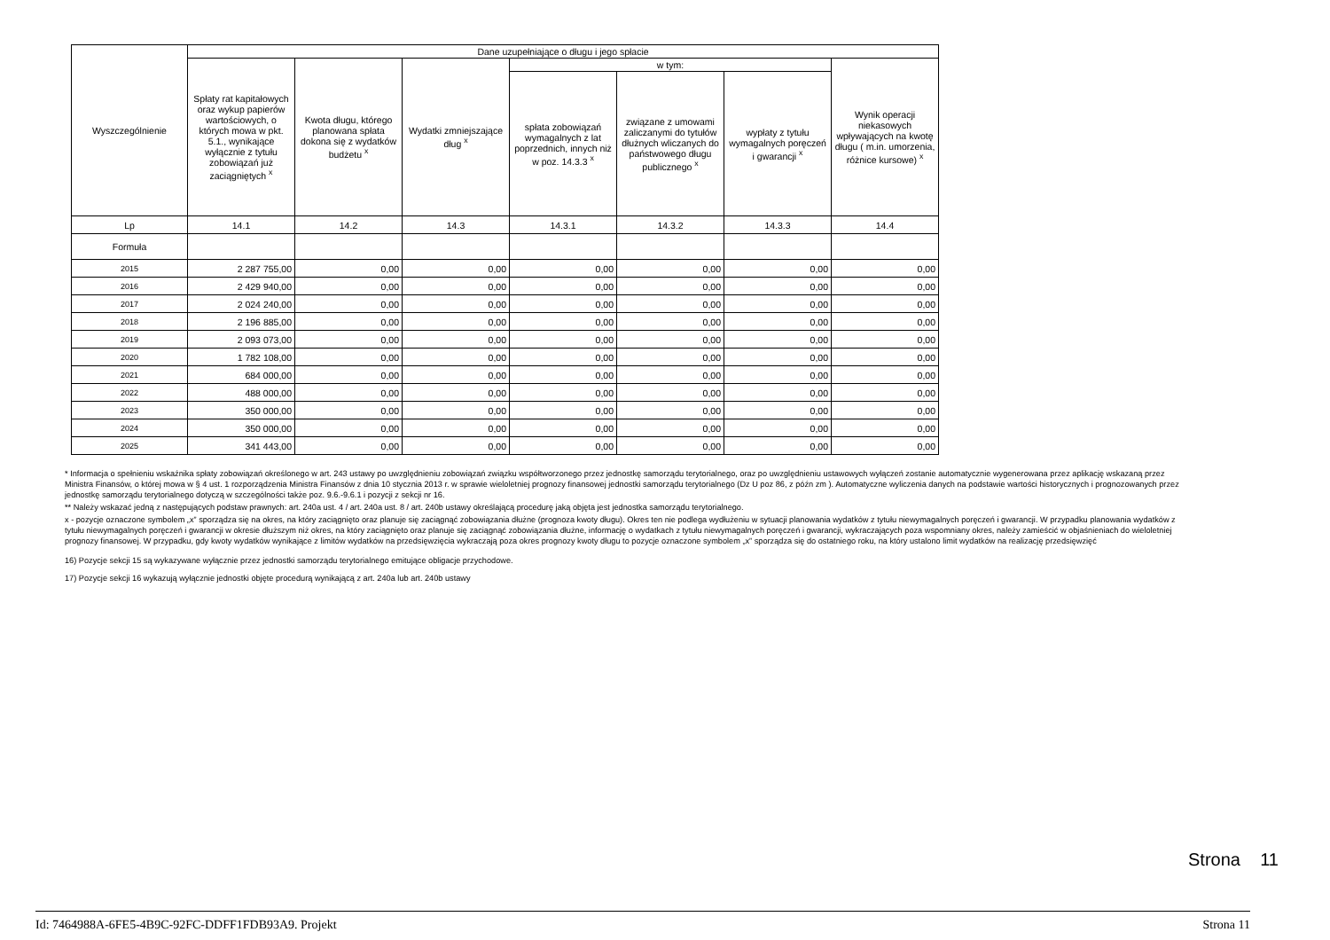| Wyszczególnienie | Dane uzupełniające o długu i jego spłacie | | | | | | |
| --- | --- | --- | --- | --- | --- | --- | --- |
| | Spłaty rat kapitałowych oraz wykup papierów wartościowych, o których mowa w pkt. 5.1., wynikające wyłącznie z tytułu zobowiązań już zaciągniętych <sup>x</sup> | Kwota długu, którego planowana spłata dokona się z wydatków budżetu <sup>x</sup> | Wydatki zmniejszające dług <sup>x</sup> | w tym: | | | Wynik operacji niekasowych wpływających na kwotę długu ( m.in. umorzenia, różnice kursowe) <sup>x</sup> |
| | | | | spłata zobowiązań wymagalnych z lat poprzednich, innych niż w poz. 14.3.3 <sup>x</sup> | związane z umowami zaliczanymi do tytułów dłużnych wliczanych do państwowego długu publicznego <sup>x</sup> | wypłaty z tytułu wymagalnych poręczeń i gwarancji <sup>x</sup> | |
| Lp | 14.1 | 14.2 | 14.3 | 14.3.1 | 14.3.2 | 14.3.3 | 14.4 |
| Formuła | | | | | | | |
| 2015 | 2 287 755,00 | 0,00 | 0,00 | 0,00 | 0,00 | 0,00 | 0,00 |
| 2016 | 2 429 940,00 | 0,00 | 0,00 | 0,00 | 0,00 | 0,00 | 0,00 |
| 2017 | 2 024 240,00 | 0,00 | 0,00 | 0,00 | 0,00 | 0,00 | 0,00 |
| 2018 | 2 196 885,00 | 0,00 | 0,00 | 0,00 | 0,00 | 0,00 | 0,00 |
| 2019 | 2 093 073,00 | 0,00 | 0,00 | 0,00 | 0,00 | 0,00 | 0,00 |
| 2020 | 1 782 108,00 | 0,00 | 0,00 | 0,00 | 0,00 | 0,00 | 0,00 |
| 2021 | 684 000,00 | 0,00 | 0,00 | 0,00 | 0,00 | 0,00 | 0,00 |
| 2022 | 488 000,00 | 0,00 | 0,00 | 0,00 | 0,00 | 0,00 | 0,00 |
| 2023 | 350 000,00 | 0,00 | 0,00 | 0,00 | 0,00 | 0,00 | 0,00 |
| 2024 | 350 000,00 | 0,00 | 0,00 | 0,00 | 0,00 | 0,00 | 0,00 |
| 2025 | 341 443,00 | 0,00 | 0,00 | 0,00 | 0,00 | 0,00 | 0,00 |
* Informacja o spełnieniu wskaźnika spłaty zobowiązań określonego w art. 243 ustawy po uwzględnieniu zobowiązań związku współtworzonego przez jednostkę samorządu terytorialnego, oraz po uwzględnieniu ustawowych wyłączeń zostanie automatycznie wygenerowana przez aplikację wskazaną przez Ministra Finansów, o której mowa w § 4 ust. 1 rozporządzenia Ministra Finansów z dnia 10 stycznia 2013 r. w sprawie wieloletniej prognozy finansowej jednostki samorządu terytorialnego (Dz U poz 86, z późn zm ). Automatyczne wyliczenia danych na podstawie wartości historycznych i prognozowanych przez jednostkę samorządu terytorialnego dotyczą w szczególności także poz. 9.6.-9.6.1 i pozycji z sekcji nr 16.
** Należy wskazać jedną z następujących podstaw prawnych: art. 240a ust. 4 / art. 240a ust. 8 / art. 240b ustawy określającą procedurę jaką objęta jest jednostka samorządu terytorialnego.
x - pozycje oznaczone symbolem „x” sporządza się na okres, na który zaciągnięto oraz planuje się zaciągnąć zobowiązania dłużne (prognoza kwoty długu). Okres ten nie podlega wydłużeniu w sytuacji planowania wydatków z tytułu niewymagalnych poręczeń i gwarancji. W przypadku planowania wydatków z tytułu niewymagalnych poręczeń i gwarancji w okresie dłuższym niż okres, na który zaciągnięto oraz planuje się zaciągnąć zobowiązania dłużne, informację o wydatkach z tytułu niewymagalnych poręczeń i gwarancji, wykraczających poza wspomniany okres, należy zamieścić w objaśnieniach do wieloletniej prognozy finansowej. W przypadku, gdy kwoty wydatków wynikające z limitów wydatków na przedsięwzięcia wykraczają poza okres prognozy kwoty długu to pozycje oznaczone symbolem „x” sporządza się do ostatniego roku, na który ustalono limit wydatków na realizację przedsięwzięć
16) Pozycje sekcji 15 są wykazywane wyłącznie przez jednostki samorządu terytorialnego emitujące obligacje przychodowe.
17) Pozycje sekcji 16 wykazują wyłącznie jednostki objęte procedurą wynikającą z art. 240a lub art. 240b ustawy
Strona 11
Id: 7464988A-6FE5-4B9C-92FC-DDFF1FDB93A9. Projekt Strona 11